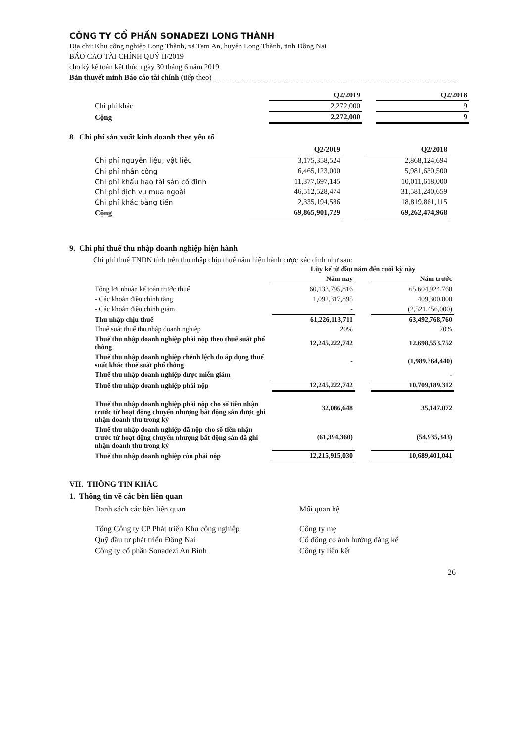CÔNG TY CỔ PHẦN SONADEZI LONG THÀNH
Địa chỉ: Khu công nghiệp Long Thành, xã Tam An, huyện Long Thành, tỉnh Đồng Nai
BÁO CÁO TÀI CHÍNH QUÝ II/2019
cho kỳ kế toán kết thúc ngày 30 tháng 6 năm 2019
Bản thuyết minh Báo cáo tài chính (tiếp theo)
| | Q2/2019 | | Q2/2018 |
| --- | --- | --- | --- |
| Chi phí khác | 2,272,000 | | 9 |
| Cộng | 2,272,000 | | 9 |
8. Chi phí sản xuất kinh doanh theo yếu tố
| | Q2/2019 | | Q2/2018 |
| --- | --- | --- | --- |
| Chi phí nguyên liệu, vật liệu | 3,175,358,524 | | 2,868,124,694 |
| Chi phí nhân công | 6,465,123,000 | | 5,981,630,500 |
| Chi phí khấu hao tài sản cố định | 11,377,697,145 | | 10,011,618,000 |
| Chi phí dịch vụ mua ngoài | 46,512,528,474 | | 31,581,240,659 |
| Chi phí khác bằng tiền | 2,335,194,586 | | 18,819,861,115 |
| Cộng | 69,865,901,729 | | 69,262,474,968 |
9. Chi phí thuế thu nhập doanh nghiệp hiện hành
Chi phí thuế TNDN tính trên thu nhập chịu thuế năm hiện hành được xác định như sau:
| | Lũy kế từ đầu năm đến cuối kỳ này | | |
| --- | --- | --- | --- |
| | Năm nay | | Năm trước |
| Tổng lợi nhuận kế toán trước thuế | 60,133,795,816 | | 65,604,924,760 |
| - Các khoản điều chỉnh tăng | 1,092,317,895 | | 409,300,000 |
| - Các khoản điều chỉnh giảm | - | | (2,521,456,000) |
| Thu nhập chịu thuế | 61,226,113,711 | | 63,492,768,760 |
| Thuế suất thuế thu nhập doanh nghiệp | 20% | | 20% |
| Thuế thu nhập doanh nghiệp phải nộp theo thuế suất phổ thông | 12,245,222,742 | | 12,698,553,752 |
| Thuế thu nhập doanh nghiệp chênh lệch do áp dụng thuế suất khác thuế suất phổ thông | - | | (1,989,364,440) |
| Thuế thu nhập doanh nghiệp được miễn giảm | | | - |
| Thuế thu nhập doanh nghiệp phải nộp | 12,245,222,742 | | 10,709,189,312 |
| Thuế thu nhập doanh nghiệp phải nộp cho số tiền nhận trước từ hoạt động chuyển nhượng bất động sản được ghi nhận doanh thu trong kỳ | 32,086,648 | | 35,147,072 |
| Thuế thu nhập doanh nghiệp đã nộp cho số tiền nhận trước từ hoạt động chuyển nhượng bất động sản đã ghi nhận doanh thu trong kỳ | (61,394,360) | | (54,935,343) |
| Thuế thu nhập doanh nghiệp còn phải nộp | 12,215,915,030 | | 10,689,401,041 |
VII. THÔNG TIN KHÁC
1. Thông tin về các bên liên quan
| Danh sách các bên liên quan | Mối quan hệ |
| Tổng Công ty CP Phát triển Khu công nghiệp | Công ty mẹ |
| Quỹ đầu tư phát triển Đồng Nai | Cổ đông có ảnh hưởng đáng kể |
| Công ty cổ phần Sonadezi An Bình | Công ty liên kết |
26